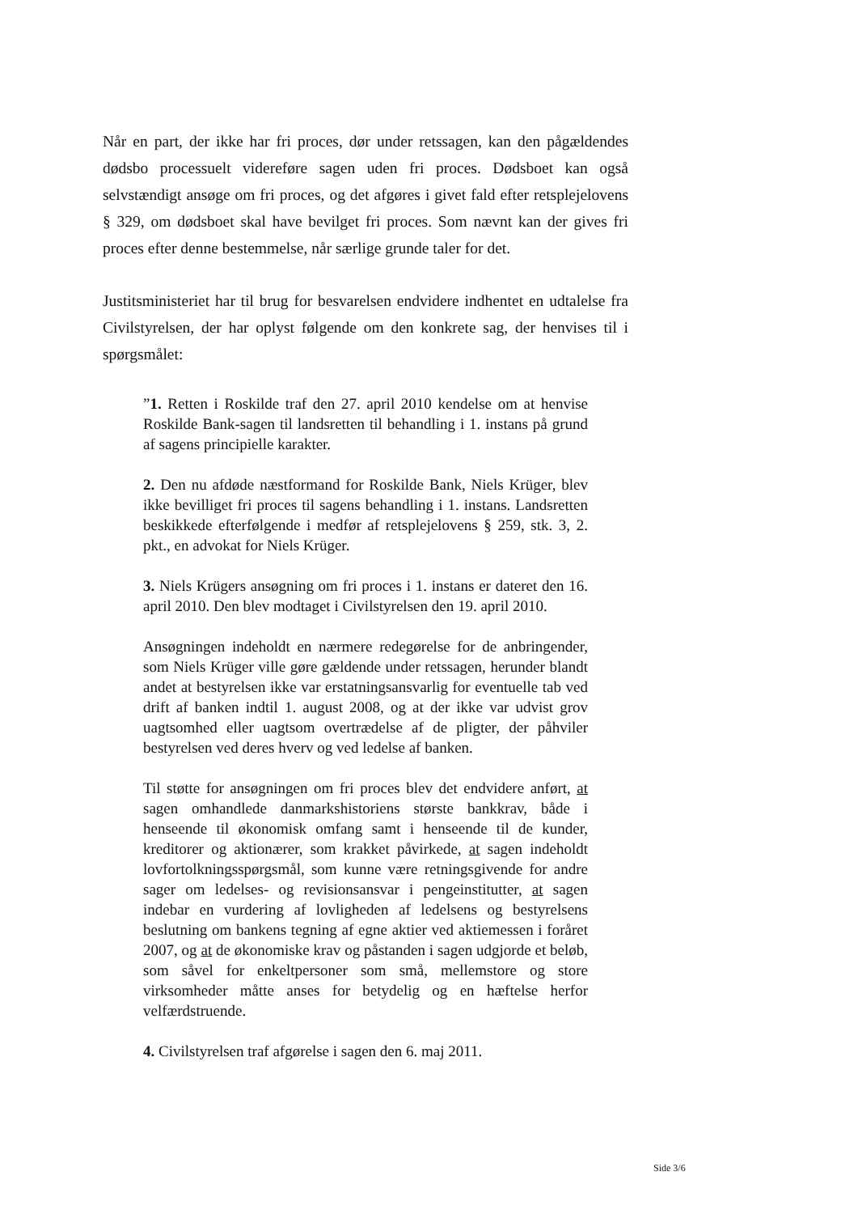Når en part, der ikke har fri proces, dør under retssagen, kan den pågældendes dødsbo processuelt videreføre sagen uden fri proces. Dødsboet kan også selvstændigt ansøge om fri proces, og det afgøres i givet fald efter retsplejelovens § 329, om dødsboet skal have bevilget fri proces. Som nævnt kan der gives fri proces efter denne bestemmelse, når særlige grunde taler for det.
Justitsministeriet har til brug for besvarelsen endvidere indhentet en udtalelse fra Civilstyrelsen, der har oplyst følgende om den konkrete sag, der henvises til i spørgsmålet:
”1. Retten i Roskilde traf den 27. april 2010 kendelse om at henvise Roskilde Bank-sagen til landsretten til behandling i 1. instans på grund af sagens principielle karakter.
2. Den nu afdøde næstformand for Roskilde Bank, Niels Krüger, blev ikke bevilliget fri proces til sagens behandling i 1. instans. Landsretten beskikkede efterfølgende i medfør af retsplejelovens § 259, stk. 3, 2. pkt., en advokat for Niels Krüger.
3. Niels Krügers ansøgning om fri proces i 1. instans er dateret den 16. april 2010. Den blev modtaget i Civilstyrelsen den 19. april 2010.
Ansøgningen indeholdt en nærmere redegørelse for de anbringender, som Niels Krüger ville gøre gældende under retssagen, herunder blandt andet at bestyrelsen ikke var erstatningsansvarlig for eventuelle tab ved drift af banken indtil 1. august 2008, og at der ikke var udvist grov uagtsomhed eller uagtsom overtrædelse af de pligter, der påhviler bestyrelsen ved deres hverv og ved ledelse af banken.
Til støtte for ansøgningen om fri proces blev det endvidere anført, at sagen omhandlede danmarkshistoriens største bankkrav, både i henseende til økonomisk omfang samt i henseende til de kunder, kreditorer og aktionærer, som krakket påvirkede, at sagen indeholdt lovfortolkningsspørgsmål, som kunne være retningsgivende for andre sager om ledelses- og revisionsansvar i pengeinstitutter, at sagen indebar en vurdering af lovligheden af ledelsens og bestyrelsens beslutning om bankens tegning af egne aktier ved aktiemessen i foråret 2007, og at de økonomiske krav og påstanden i sagen udgjorde et beløb, som såvel for enkeltpersoner som små, mellemstore og store virksomheder måtte anses for betydelig og en hæftelse herfor velfærdstruende.
4. Civilstyrelsen traf afgørelse i sagen den 6. maj 2011.
Side 3/6